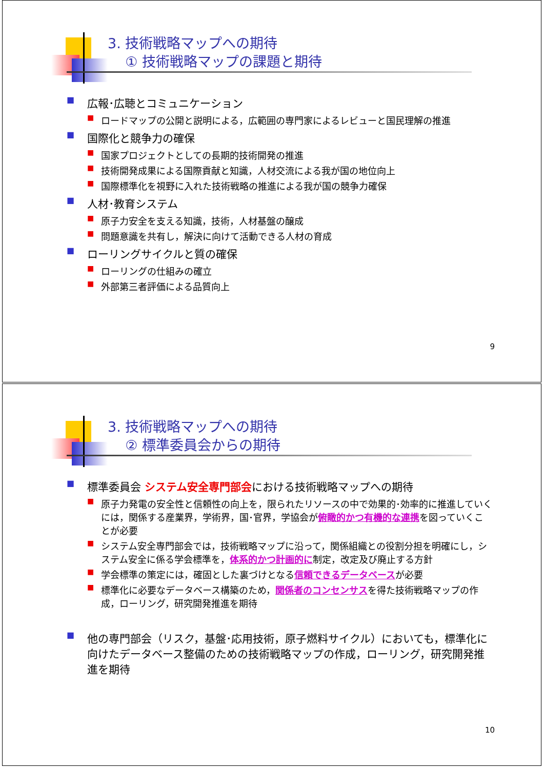3. 技術戦略マップへの期待
① 技術戦略マップの課題と期待
■ 広報･広聴とコミュニケーション
■ ロードマップの公開と説明による，広範囲の専門家によるレビューと国民理解の推進
■ 国際化と競争力の確保
■ 国家プロジェクトとしての長期的技術開発の推進
■ 技術開発成果による国際貢献と知識，人材交流による我が国の地位向上
■ 国際標準化を視野に入れた技術戦略の推進による我が国の競争力確保
■ 人材･教育システム
■ 原子力安全を支える知識，技術，人材基盤の醸成
■ 問題意識を共有し，解決に向けて活動できる人材の育成
■ ローリングサイクルと質の確保
■ ローリングの仕組みの確立
■ 外部第三者評価による品質向上
9
3. 技術戦略マップへの期待
② 標準委員会からの期待
■ 標準委員会 システム安全専門部会における技術戦略マップへの期待
■ 原子力発電の安全性と信頼性の向上を，限られたリソースの中で効果的･効率的に推進していくには，関係する産業界，学術界，国･官界，学協会が俯瞰的かつ有機的な連携を図っていくことが必要
■ システム安全専門部会では，技術戦略マップに沿って，関係組織との役割分担を明確にし，システム安全に係る学会標準を，体系的かつ計画的に制定，改定及び廃止する方針
■ 学会標準の策定には，確固とした裏づけとなる信頼できるデータベースが必要
■ 標準化に必要なデータベース構築のため，関係者のコンセンサスを得た技術戦略マップの作成，ローリング，研究開発推進を期待
■ 他の専門部会（リスク，基盤･応用技術，原子燃料サイクル）においても，標準化に向けたデータベース整備のための技術戦略マップの作成，ローリング，研究開発推進を期待
10